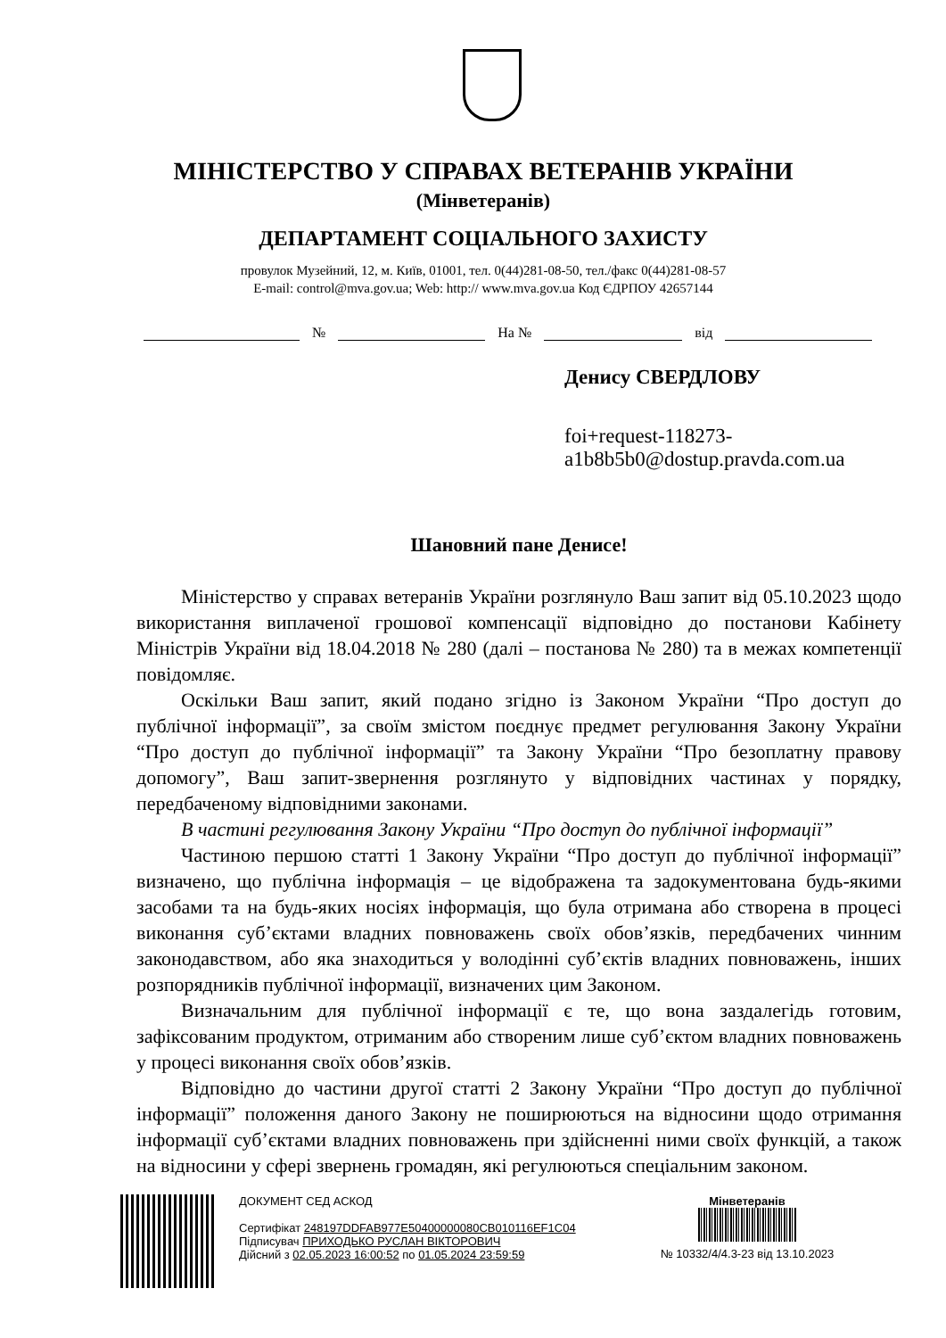МІНІСТЕРСТВО У СПРАВАХ ВЕТЕРАНІВ УКРАЇНИ
(Мінветеранів)
ДЕПАРТАМЕНТ СОЦІАЛЬНОГО ЗАХИСТУ
провулок Музейний, 12, м. Київ, 01001, тел. 0(44)281-08-50, тел./факс 0(44)281-08-57
E-mail: control@mva.gov.ua; Web: http:// www.mva.gov.ua Код ЄДРПОУ 42657144
№ На № від
Денису СВЕРДЛОВУ
foi+request-118273-
a1b8b5b0@dostup.pravda.com.ua
Шановний пане Денисе!
Міністерство у справах ветеранів України розглянуло Ваш запит від 05.10.2023 щодо використання виплаченої грошової компенсації відповідно до постанови Кабінету Міністрів України від 18.04.2018 № 280 (далі – постанова № 280) та в межах компетенції повідомляє.
Оскільки Ваш запит, який подано згідно із Законом України “Про доступ до публічної інформації”, за своїм змістом поєднує предмет регулювання Закону України “Про доступ до публічної інформації” та Закону України “Про безоплатну правову допомогу”, Ваш запит-звернення розглянуто у відповідних частинах у порядку, передбаченому відповідними законами.
В частині регулювання Закону України “Про доступ до публічної інформації”
Частиною першою статті 1 Закону України “Про доступ до публічної інформації” визначено, що публічна інформація – це відображена та задокументована будь-якими засобами та на будь-яких носіях інформація, що була отримана або створена в процесі виконання суб’єктами владних повноважень своїх обов’язків, передбачених чинним законодавством, або яка знаходиться у володінні суб’єктів владних повноважень, інших розпорядників публічної інформації, визначених цим Законом.
Визначальним для публічної інформації є те, що вона заздалегідь готовим, зафіксованим продуктом, отриманим або створеним лише суб’єктом владних повноважень у процесі виконання своїх обов’язків.
Відповідно до частини другої статті 2 Закону України “Про доступ до публічної інформації” положення даного Закону не поширюються на відносини щодо отримання інформації суб’єктами владних повноважень при здійсненні ними своїх функцій, а також на відносини у сфері звернень громадян, які регулюються спеціальним законом.
ДОКУМЕНТ СЕД АСКОД
Сертифікат 248197DDFAB977E50400000080CB010116EF1C04
Підписувач ПРИХОДЬКО РУСЛАН ВІКТОРОВИЧ
Дійсний з 02.05.2023 16:00:52 по 01.05.2024 23:59:59
Мінветеранів
№ 10332/4/4.3-23 від 13.10.2023